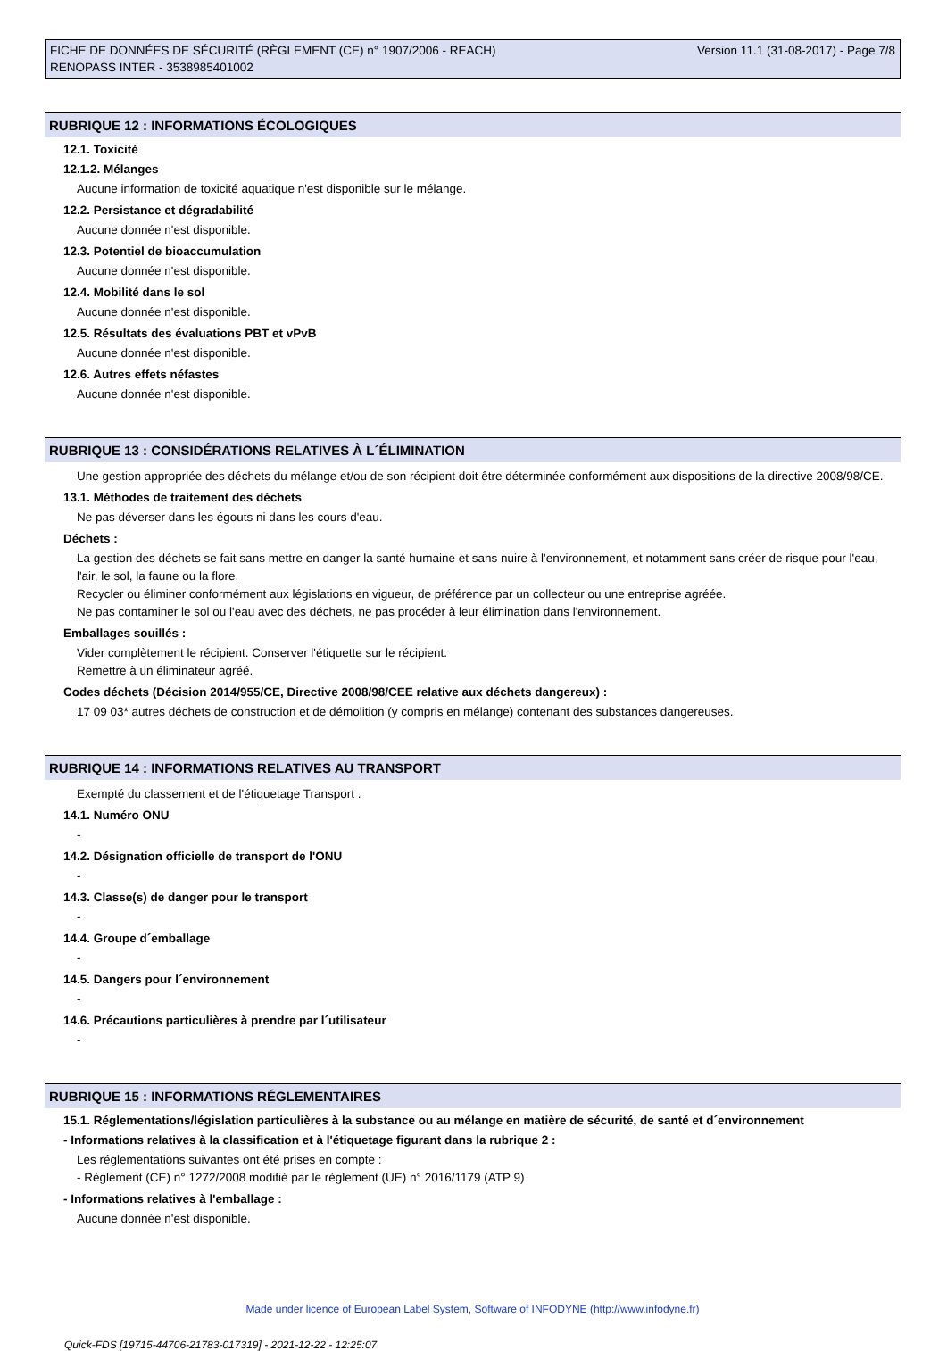FICHE DE DONNÉES DE SÉCURITÉ (RÈGLEMENT (CE) n° 1907/2006 - REACH)
RENOPASS INTER - 3538985401002
Version 11.1 (31-08-2017) - Page 7/8
RUBRIQUE 12 : INFORMATIONS ÉCOLOGIQUES
12.1. Toxicité
12.1.2. Mélanges
Aucune information de toxicité aquatique n'est disponible sur le mélange.
12.2. Persistance et dégradabilité
Aucune donnée n'est disponible.
12.3. Potentiel de bioaccumulation
Aucune donnée n'est disponible.
12.4. Mobilité dans le sol
Aucune donnée n'est disponible.
12.5. Résultats des évaluations PBT et vPvB
Aucune donnée n'est disponible.
12.6. Autres effets néfastes
Aucune donnée n'est disponible.
RUBRIQUE 13 : CONSIDÉRATIONS RELATIVES À L´ÉLIMINATION
Une gestion appropriée des déchets du mélange et/ou de son récipient doit être déterminée conformément aux dispositions de la directive 2008/98/CE.
13.1. Méthodes de traitement des déchets
Ne pas déverser dans les égouts ni dans les cours d'eau.
Déchets :
La gestion des déchets se fait sans mettre en danger la santé humaine et sans nuire à l'environnement, et notamment sans créer de risque pour l'eau, l'air, le sol, la faune ou la flore.
Recycler ou éliminer conformément aux législations en vigueur, de préférence par un collecteur ou une entreprise agréée.
Ne pas contaminer le sol ou l'eau avec des déchets, ne pas procéder à leur élimination dans l'environnement.
Emballages souillés :
Vider complètement le récipient. Conserver l'étiquette sur le récipient.
Remettre à un éliminateur agréé.
Codes déchets (Décision 2014/955/CE, Directive 2008/98/CEE relative aux déchets dangereux) :
17 09 03* autres déchets de construction et de démolition (y compris en mélange) contenant des substances dangereuses.
RUBRIQUE 14 : INFORMATIONS RELATIVES AU TRANSPORT
Exempté du classement et de l'étiquetage Transport .
14.1. Numéro ONU
-
14.2. Désignation officielle de transport de l'ONU
-
14.3. Classe(s) de danger pour le transport
-
14.4. Groupe d´emballage
-
14.5. Dangers pour l´environnement
-
14.6. Précautions particulières à prendre par l´utilisateur
-
RUBRIQUE 15 : INFORMATIONS RÉGLEMENTAIRES
15.1. Réglementations/législation particulières à la substance ou au mélange en matière de sécurité, de santé et d´environnement
- Informations relatives à la classification et à l'étiquetage figurant dans la rubrique 2 :
Les réglementations suivantes ont été prises en compte :
- Règlement (CE) n° 1272/2008 modifié par le règlement (UE) n° 2016/1179 (ATP 9)
- Informations relatives à l'emballage :
Aucune donnée n'est disponible.
Made under licence of European Label System, Software of INFODYNE (http://www.infodyne.fr)
Quick-FDS [19715-44706-21783-017319] - 2021-12-22 - 12:25:07